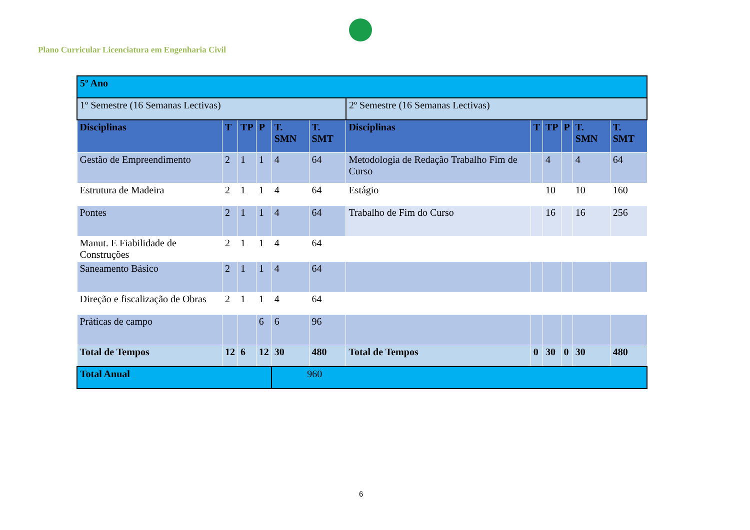Plano Curricular Licenciatura em Engenharia Civil
| 5º Ano | | | | | | | | | | | |
| 1º Semestre (16 Semanas Lectivas) | | | | | | 2º Semestre (16 Semanas Lectivas) | | | | | |
| Disciplinas | T | TP | P | T. SMN | T. SMT | Disciplinas | T | TP | P | T. SMN | T. SMT |
| Gestão de Empreendimento | 2 | 1 | 1 | 4 | 64 | Metodologia de Redação Trabalho Fim de Curso | | 4 | | 4 | 64 |
| Estrutura de Madeira | 2 | 1 | 1 | 4 | 64 | Estágio | | 10 | | 10 | 160 |
| Pontes | 2 | 1 | 1 | 4 | 64 | Trabalho de Fim do Curso | | 16 | | 16 | 256 |
| Manut. E Fiabilidade de Construções | 2 | 1 | 1 | 4 | 64 | | | | | | |
| Saneamento Básico | 2 | 1 | 1 | 4 | 64 | | | | | | |
| Direção e fiscalização de Obras | 2 | 1 | 1 | 4 | 64 | | | | | | |
| Práticas de campo | | | 6 | 6 | 96 | | | | | | |
| Total de Tempos | 12 | 6 | 12 | 30 | 480 | Total de Tempos | 0 | 30 | 0 | 30 | 480 |
| Total Anual | | | | 960 | | | | | | | |
6